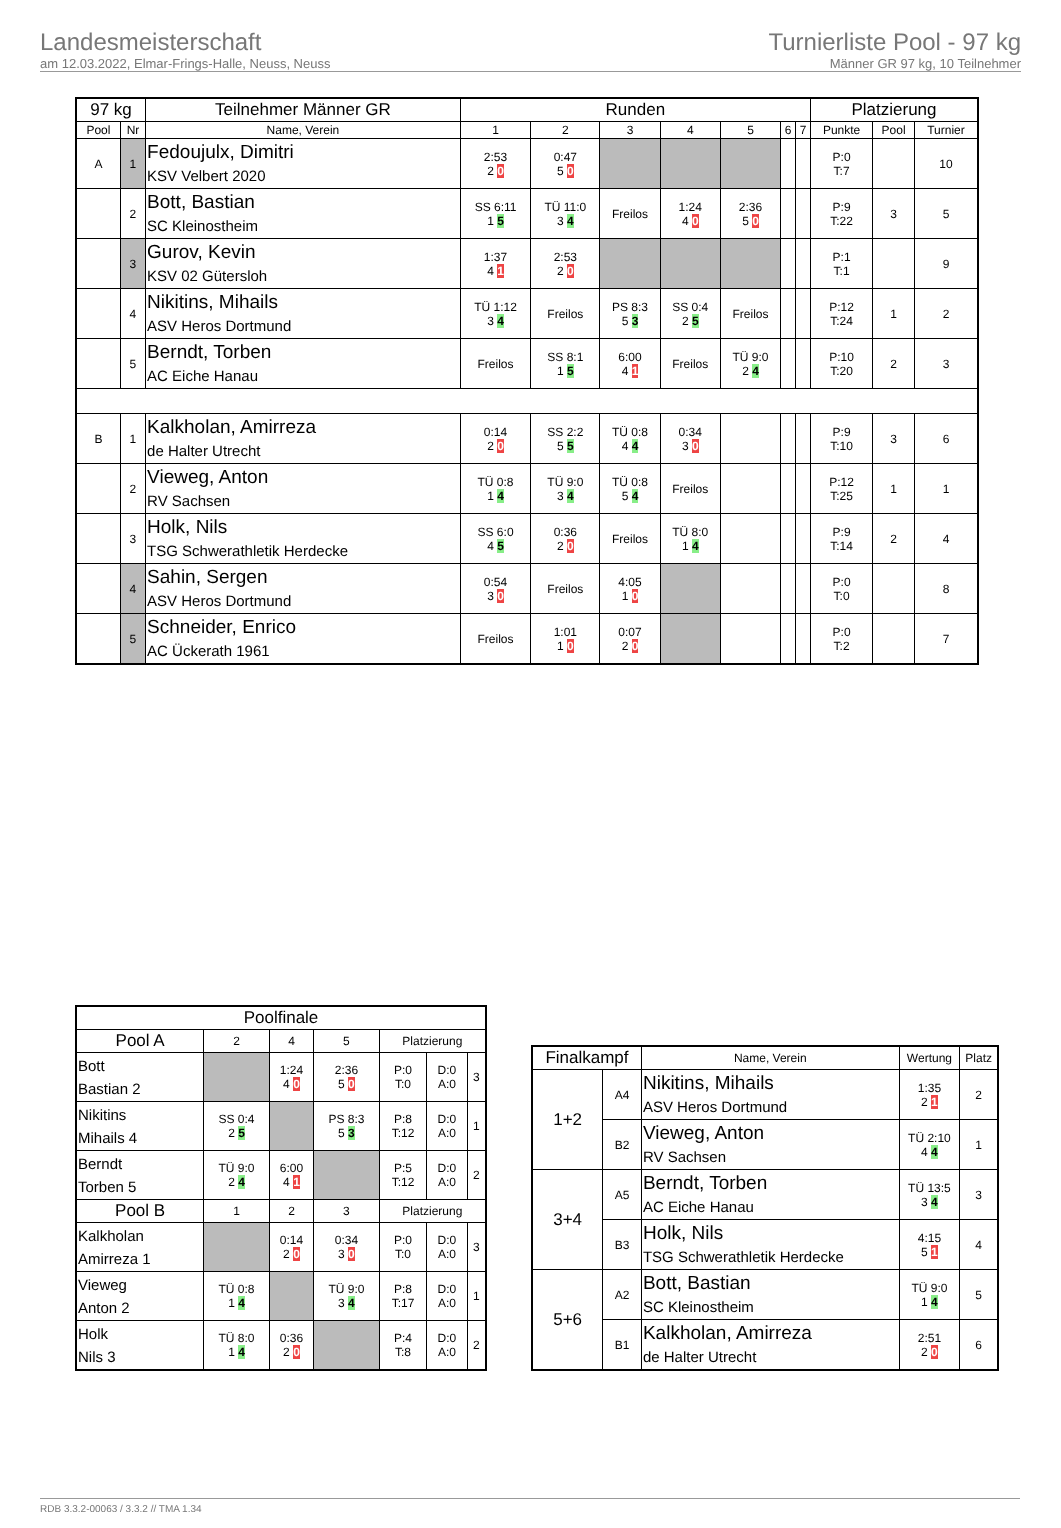Landesmeisterschaft
am 12.03.2022, Elmar-Frings-Halle, Neuss, Neuss
Turnierliste Pool - 97 kg
Männer GR 97 kg, 10 Teilnehmer
| 97 kg | | Teilnehmer Männer GR | Runden | | | | | | | Platzierung | | |
| --- | --- | --- | --- | --- | --- | --- | --- | --- | --- | --- | --- | --- |
| Pool | Nr | Name, Verein | 1 | 2 | 3 | 4 | 5 | 6 | 7 | Punkte | Pool | Turnier |
| A | 1 | Fedoujulx, Dimitri KSV Velbert 2020 | 2:53 2 0 | 0:47 5 0 | | | | | | P:0 T:7 | | 10 |
| | 2 | Bott, Bastian SC Kleinostheim | SS 6:11 1 5 | TÜ 11:0 3 4 | Freilos | 1:24 4 0 | 2:36 5 0 | | | P:9 T:22 | 3 | 5 |
| | 3 | Gurov, Kevin KSV 02 Gütersloh | 1:37 4 1 | 2:53 2 0 | | | | | | P:1 T:1 | | 9 |
| | 4 | Nikitins, Mihails ASV Heros Dortmund | TÜ 1:12 3 4 | Freilos | PS 8:3 5 3 | SS 0:4 2 5 | Freilos | | | P:12 T:24 | 1 | 2 |
| | 5 | Berndt, Torben AC Eiche Hanau | Freilos | SS 8:1 1 5 | 6:00 4 1 | Freilos | TÜ 9:0 2 4 | | | P:10 T:20 | 2 | 3 |
| B | 1 | Kalkholan, Amirreza de Halter Utrecht | 0:14 2 0 | SS 2:2 5 5 | TÜ 0:8 4 4 | 0:34 3 0 | | | | P:9 T:10 | 3 | 6 |
| | 2 | Vieweg, Anton RV Sachsen | TÜ 0:8 1 4 | TÜ 9:0 3 4 | TÜ 0:8 5 4 | Freilos | | | | P:12 T:25 | 1 | 1 |
| | 3 | Holk, Nils TSG Schwerathletik Herdecke | SS 6:0 4 5 | 0:36 2 0 | Freilos | TÜ 8:0 1 4 | | | | P:9 T:14 | 2 | 4 |
| | 4 | Sahin, Sergen ASV Heros Dortmund | 0:54 3 0 | Freilos | 4:05 1 0 | | | | | P:0 T:0 | | 8 |
| | 5 | Schneider, Enrico AC Ückerath 1961 | Freilos | 1:01 1 0 | 0:07 2 0 | | | | | P:0 T:2 | | 7 |
| Poolfinale | | | | | | |
| --- | --- | --- | --- | --- | --- | --- |
| Pool A | 2 | 4 | 5 | Platzierung | | |
| Bott Bastian 2 | | 1:24 4 0 | 2:36 5 0 | P:0 T:0 | D:0 A:0 | 3 |
| Nikitins Mihails 4 | SS 0:4 2 5 | | PS 8:3 5 3 | P:8 T:12 | D:0 A:0 | 1 |
| Berndt Torben 5 | TÜ 9:0 2 4 | 6:00 4 1 | | P:5 T:12 | D:0 A:0 | 2 |
| Pool B | 1 | 2 | 3 | Platzierung | | |
| Kalkholan Amirreza 1 | | 0:14 2 0 | 0:34 3 0 | P:0 T:0 | D:0 A:0 | 3 |
| Vieweg Anton 2 | TÜ 0:8 1 4 | | TÜ 9:0 3 4 | P:8 T:17 | D:0 A:0 | 1 |
| Holk Nils 3 | TÜ 8:0 1 4 | 0:36 2 0 | | P:4 T:8 | D:0 A:0 | 2 |
| Finalkampf | | Name, Verein | Wertung | Platz |
| --- | --- | --- | --- | --- |
| 1+2 | A4 | Nikitins, Mihails ASV Heros Dortmund | 1:35 2 1 | 2 |
| | B2 | Vieweg, Anton RV Sachsen | TÜ 2:10 4 4 | 1 |
| 3+4 | A5 | Berndt, Torben AC Eiche Hanau | TÜ 13:5 3 4 | 3 |
| | B3 | Holk, Nils TSG Schwerathletik Herdecke | 4:15 5 1 | 4 |
| 5+6 | A2 | Bott, Bastian SC Kleinostheim | TÜ 9:0 1 4 | 5 |
| | B1 | Kalkholan, Amirreza de Halter Utrecht | 2:51 2 0 | 6 |
RDB 3.3.2-00063 / 3.3.2 // TMA 1.34